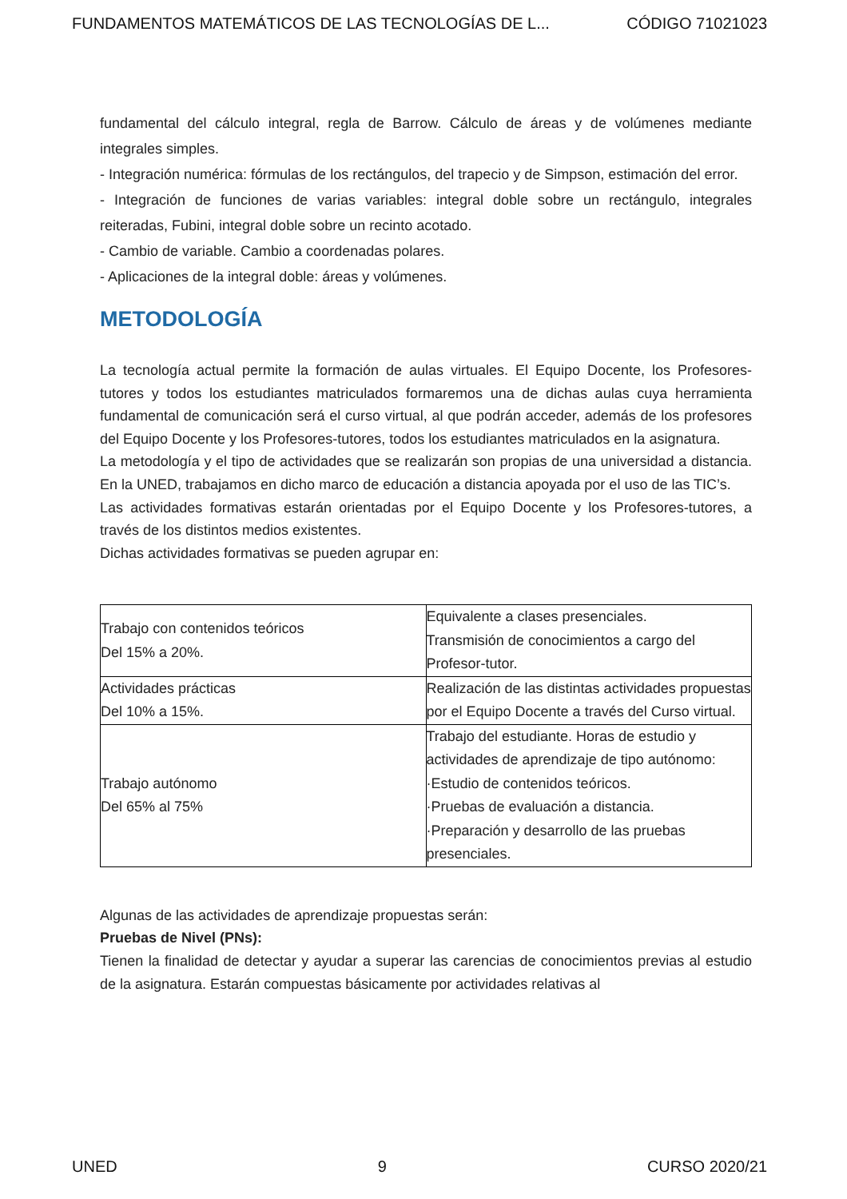FUNDAMENTOS MATEMÁTICOS DE LAS TECNOLOGÍAS DE L... CÓDIGO 71021023
fundamental del cálculo integral, regla de Barrow. Cálculo de áreas y de volúmenes mediante integrales simples.
- Integración numérica: fórmulas de los rectángulos, del trapecio y de Simpson, estimación del error.
- Integración de funciones de varias variables: integral doble sobre un rectángulo, integrales reiteradas, Fubini, integral doble sobre un recinto acotado.
- Cambio de variable. Cambio a coordenadas polares.
- Aplicaciones de la integral doble: áreas y volúmenes.
METODOLOGÍA
La tecnología actual permite la formación de aulas virtuales. El Equipo Docente, los Profesores-tutores y todos los estudiantes matriculados formaremos una de dichas aulas cuya herramienta fundamental de comunicación será el curso virtual, al que podrán acceder, además de los profesores del Equipo Docente y los Profesores-tutores, todos los estudiantes matriculados en la asignatura.
La metodología y el tipo de actividades que se realizarán son propias de una universidad a distancia. En la UNED, trabajamos en dicho marco de educación a distancia apoyada por el uso de las TIC’s.
Las actividades formativas estarán orientadas por el Equipo Docente y los Profesores-tutores, a través de los distintos medios existentes.
Dichas actividades formativas se pueden agrupar en:
| Trabajo con contenidos teóricos Del 15% a 20%. | Equivalente a clases presenciales. Transmisión de conocimientos a cargo del Profesor-tutor. |
| Actividades prácticas Del 10% a 15%. | Realización de las distintas actividades propuestas por el Equipo Docente a través del Curso virtual. |
| Trabajo autónomo Del 65% al 75% | Trabajo del estudiante. Horas de estudio y actividades de aprendizaje de tipo autónomo: ·Estudio de contenidos teóricos. ·Pruebas de evaluación a distancia. ·Preparación y desarrollo de las pruebas presenciales. |
Algunas de las actividades de aprendizaje propuestas serán:
Pruebas de Nivel (PNs):
Tienen la finalidad de detectar y ayudar a superar las carencias de conocimientos previas al estudio de la asignatura. Estarán compuestas básicamente por actividades relativas al
UNED 9 CURSO 2020/21